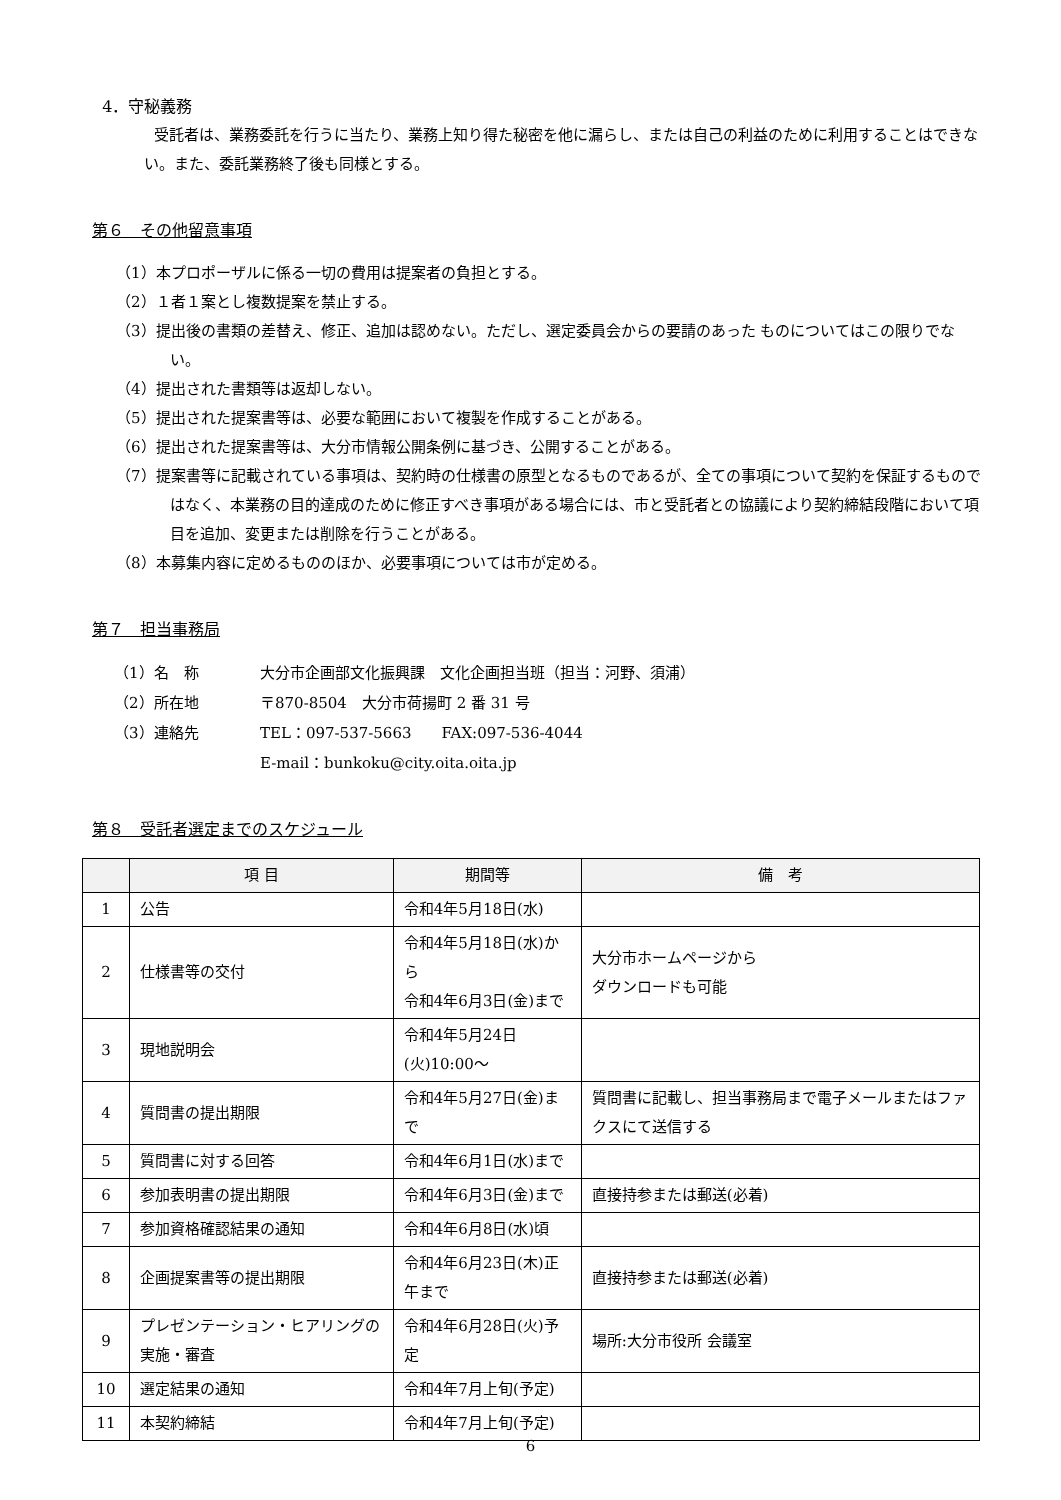4．守秘義務
受託者は、業務委託を行うに当たり、業務上知り得た秘密を他に漏らし、または自己の利益のために利用することはできない。また、委託業務終了後も同様とする。
第６　その他留意事項
（1）本プロポーザルに係る一切の費用は提案者の負担とする。
（2）１者１案とし複数提案を禁止する。
（3）提出後の書類の差替え、修正、追加は認めない。ただし、選定委員会からの要請のあった ものについてはこの限りでない。
（4）提出された書類等は返却しない。
（5）提出された提案書等は、必要な範囲において複製を作成することがある。
（6）提出された提案書等は、大分市情報公開条例に基づき、公開することがある。
（7）提案書等に記載されている事項は、契約時の仕様書の原型となるものであるが、全ての事項について契約を保証するものではなく、本業務の目的達成のために修正すべき事項がある場合には、市と受託者との協議により契約締結段階において項目を追加、変更または削除を行うことがある。
（8）本募集内容に定めるもののほか、必要事項については市が定める。
第７　担当事務局
| （1）名 称 | 大分市企画部文化振興課 文化企画担当班（担当：河野、須浦） |
| （2）所在地 | 〒870-8504 大分市荷揚町 2 番 31 号 |
| （3）連絡先 | TEL：097-537-5663 FAX:097-536-4044 |
| | E-mail：bunkoku@city.oita.oita.jp |
第８　受託者選定までのスケジュール
| | 項 目 | 期間等 | 備 考 |
| --- | --- | --- | --- |
| 1 | 公告 | 令和4年5月18日(水) | |
| 2 | 仕様書等の交付 | 令和4年5月18日(水)から 令和4年6月3日(金)まで | 大分市ホームページから ダウンロードも可能 |
| 3 | 現地説明会 | 令和4年5月24日(火)10:00～ | |
| 4 | 質問書の提出期限 | 令和4年5月27日(金)まで | 質問書に記載し、担当事務局まで電子メールまたはファクスにて送信する |
| 5 | 質問書に対する回答 | 令和4年6月1日(水)まで | |
| 6 | 参加表明書の提出期限 | 令和4年6月3日(金)まで | 直接持参または郵送(必着) |
| 7 | 参加資格確認結果の通知 | 令和4年6月8日(水)頃 | |
| 8 | 企画提案書等の提出期限 | 令和4年6月23日(木)正午まで | 直接持参または郵送(必着) |
| 9 | プレゼンテーション・ヒアリングの実施・審査 | 令和4年6月28日(火)予定 | 場所:大分市役所 会議室 |
| 10 | 選定結果の通知 | 令和4年7月上旬(予定) | |
| 11 | 本契約締結 | 令和4年7月上旬(予定) | |
6